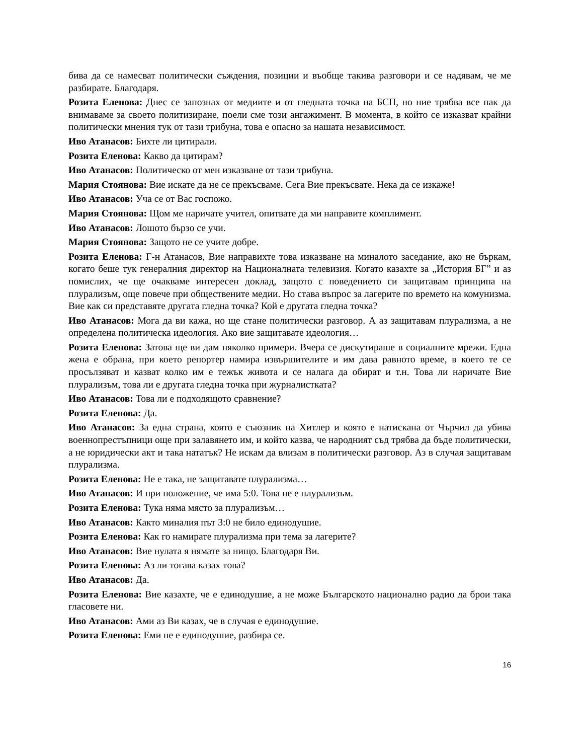бива да се намесват политически съждения, позиции и въобще такива разговори и се надявам, че ме разбирате. Благодаря.
Розита Еленова: Днес се запознах от медиите и от гледната точка на БСП, но ние трябва все пак да внимаваме за своето политизиране, поели сме този ангажимент. В момента, в който се изказват крайни политически мнения тук от тази трибуна, това е опасно за нашата независимост.
Иво Атанасов: Бихте ли цитирали.
Розита Еленова: Какво да цитирам?
Иво Атанасов: Политическо от мен изказване от тази трибуна.
Мария Стоянова: Вие искате да не се прекъсваме. Сега Вие прекъсвате. Нека да се изкаже!
Иво Атанасов: Уча се от Вас госпожо.
Мария Стоянова: Щом ме наричате учител, опитвате да ми направите комплимент.
Иво Атанасов: Лошото бързо се учи.
Мария Стоянова: Защото не се учите добре.
Розита Еленова: Г-н Атанасов, Вие направихте това изказване на миналото заседание, ако не бъркам, когато беше тук генералния директор на Националната телевизия. Когато казахте за „История БГ” и аз помислих, че ще очакваме интересен доклад, защото с поведението си защитавам принципа на плурализъм, още повече при обществените медии. Но става въпрос за лагерите по времето на комунизма. Вие как си представяте другата гледна точка? Кой е другата гледна точка?
Иво Атанасов: Мога да ви кажа, но ще стане политически разговор. А аз защитавам плурализма, а не определена политическа идеология. Ако вие защитавате идеология…
Розита Еленова: Затова ще ви дам няколко примери. Вчера се дискутираше в социалните мрежи. Една жена е обрана, при което репортер намира извършителите и им дава равното време, в което те се просълзяват и казват колко им е тежък живота и се налага да обират и т.н. Това ли наричате Вие плурализъм, това ли е другата гледна точка при журналистката?
Иво Атанасов: Това ли е подходящото сравнение?
Розита Еленова: Да.
Иво Атанасов: За една страна, която е съюзник на Хитлер и която е натискана от Чърчил да убива военнопрестъпници още при залавянето им, и който казва, че народният съд трябва да бъде политически, а не юридически акт и така нататък? Не искам да влизам в политически разговор. Аз в случая защитавам плурализма.
Розита Еленова: Не е така, не защитавате плурализма…
Иво Атанасов: И при положение, че има 5:0. Това не е плурализъм.
Розита Еленова: Тука няма място за плурализъм…
Иво Атанасов: Както миналия път 3:0 не било единодушие.
Розита Еленова: Как го намирате плурализма при тема за лагерите?
Иво Атанасов: Вие нулата я нямате за нищо. Благодаря Ви.
Розита Еленова: Аз ли тогава казах това?
Иво Атанасов: Да.
Розита Еленова: Вие казахте, че е единодушие, а не може Българското национално радио да брои така гласовете ни.
Иво Атанасов: Ами аз Ви казах, че в случая е единодушие.
Розита Еленова: Еми не е единодушие, разбира се.
16